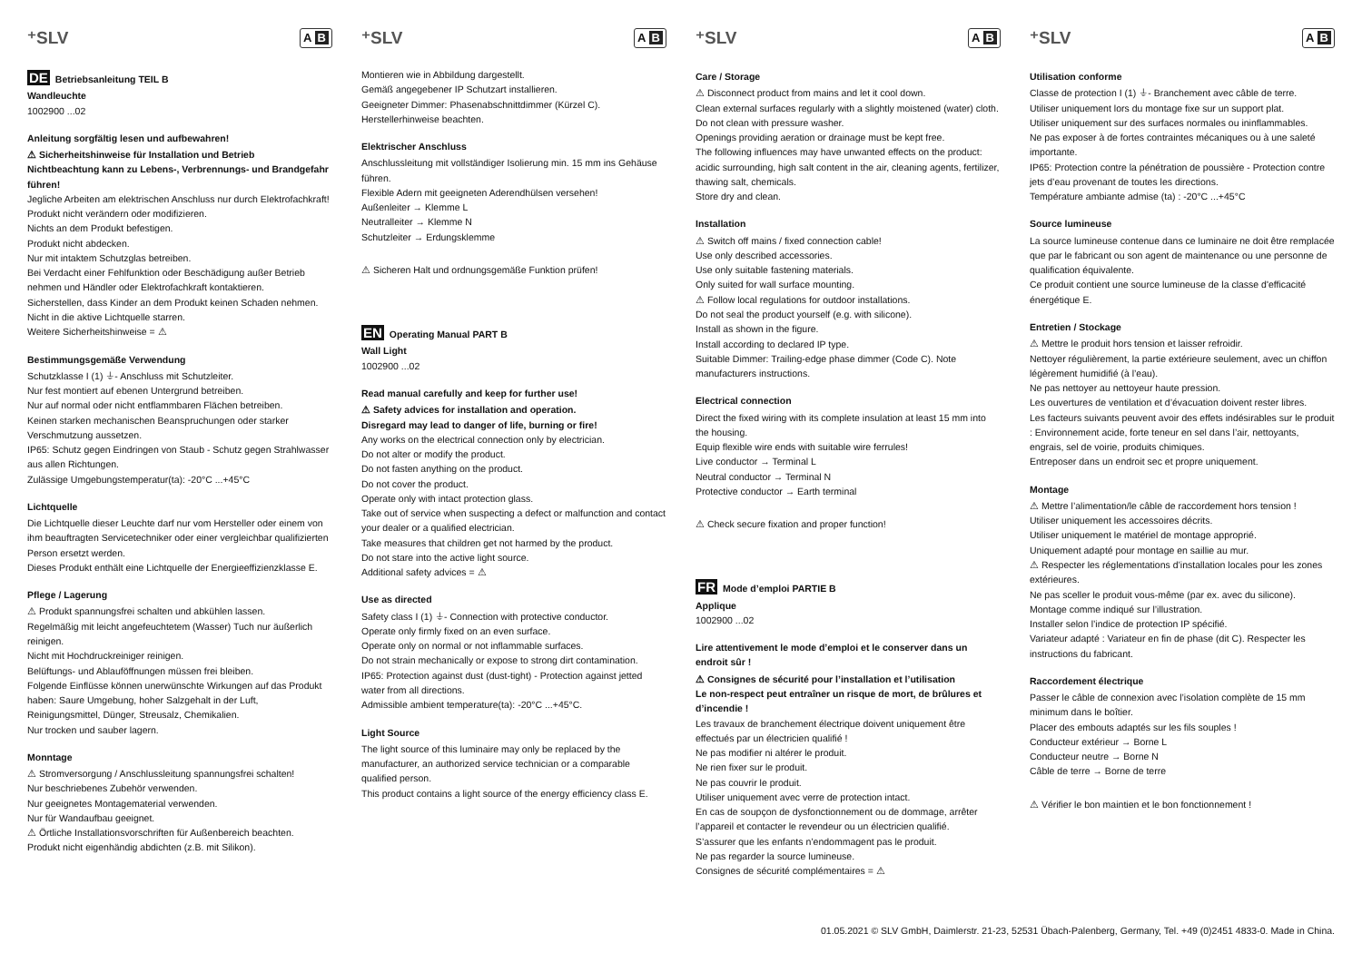⁺SLV A B
DE Betriebsanleitung TEIL B
Wandleuchte
1002900 ...02
Anleitung sorgfältig lesen und aufbewahren!
⚠ Sicherheitshinweise für Installation und Betrieb
Nichtbeachtung kann zu Lebens-, Verbrennungs- und Brandgefahr führen!
Jegliche Arbeiten am elektrischen Anschluss nur durch Elektrofachkraft!
Produkt nicht verändern oder modifizieren.
Nichts an dem Produkt befestigen.
Produkt nicht abdecken.
Nur mit intaktem Schutzglas betreiben.
Bei Verdacht einer Fehlfunktion oder Beschädigung außer Betrieb nehmen und Händler oder Elektrofachkraft kontaktieren.
Sicherstellen, dass Kinder an dem Produkt keinen Schaden nehmen.
Nicht in die aktive Lichtquelle starren.
Weitere Sicherheitshinweise = ⚠
Bestimmungsgemäße Verwendung
Schutzklasse I (1) ⏚- Anschluss mit Schutzleiter.
Nur fest montiert auf ebenen Untergrund betreiben.
Nur auf normal oder nicht entflammbaren Flächen betreiben.
Keinen starken mechanischen Beanspruchungen oder starker Verschmutzung aussetzen.
IP65: Schutz gegen Eindringen von Staub - Schutz gegen Strahlwasser aus allen Richtungen.
Zulässige Umgebungstemperatur(ta): -20°C ...+45°C
Lichtquelle
Die Lichtquelle dieser Leuchte darf nur vom Hersteller oder einem von ihm beauftragten Servicetechniker oder einer vergleichbar qualifizierten Person ersetzt werden.
Dieses Produkt enthält eine Lichtquelle der Energieeffizienzklasse E.
Pflege / Lagerung
⚠ Produkt spannungsfrei schalten und abkühlen lassen.
Regelmäßig mit leicht angefeuchtetem (Wasser) Tuch nur äußerlich reinigen.
Nicht mit Hochdruckreiniger reinigen.
Belüftungs- und Ablauföffnungen müssen frei bleiben.
Folgende Einflüsse können unerwünschte Wirkungen auf das Produkt haben: Saure Umgebung, hoher Salzgehalt in der Luft, Reinigungsmittel, Dünger, Streusalz, Chemikalien.
Nur trocken und sauber lagern.
Monntage
⚠ Stromversorgung / Anschlussleitung spannungsfrei schalten!
Nur beschriebenes Zubehör verwenden.
Nur geeignetes Montagematerial verwenden.
Nur für Wandaufbau geeignet.
⚠ Örtliche Installationsvorschriften für Außenbereich beachten.
Produkt nicht eigenhändig abdichten (z.B. mit Silikon).
⁺SLV A B
Montieren wie in Abbildung dargestellt.
Gemäß angegebener IP Schutzart installieren.
Geeigneter Dimmer: Phasenabschnittdimmer (Kürzel C).
Herstellerhinweise beachten.
Elektrischer Anschluss
Anschlussleitung mit vollständiger Isolierung min. 15 mm ins Gehäuse führen.
Flexible Adern mit geeigneten Aderendhülsen versehen!
Außenleiter → Klemme L
Neutralleiter → Klemme N
Schutzleiter → Erdungsklemme
⚠ Sicheren Halt und ordnungsgemäße Funktion prüfen!
EN Operating Manual PART B
Wall Light
1002900 ...02
Read manual carefully and keep for further use!
⚠ Safety advices for installation and operation.
Disregard may lead to danger of life, burning or fire!
Any works on the electrical connection only by electrician.
Do not alter or modify the product.
Do not fasten anything on the product.
Do not cover the product.
Operate only with intact protection glass.
Take out of service when suspecting a defect or malfunction and contact your dealer or a qualified electrician.
Take measures that children get not harmed by the product.
Do not stare into the active light source.
Additional safety advices = ⚠
Use as directed
Safety class I (1) ⏚- Connection with protective conductor.
Operate only firmly fixed on an even surface.
Operate only on normal or not inflammable surfaces.
Do not strain mechanically or expose to strong dirt contamination.
IP65: Protection against dust (dust-tight) - Protection against jetted water from all directions.
Admissible ambient temperature(ta): -20°C ...+45°C.
Light Source
The light source of this luminaire may only be replaced by the manufacturer, an authorized service technician or a comparable qualified person.
This product contains a light source of the energy efficiency class E.
⁺SLV A B
Care / Storage
⚠ Disconnect product from mains and let it cool down.
Clean external surfaces regularly with a slightly moistened (water) cloth.
Do not clean with pressure washer.
Openings providing aeration or drainage must be kept free.
The following influences may have unwanted effects on the product: acidic surrounding, high salt content in the air, cleaning agents, fertilizer, thawing salt, chemicals.
Store dry and clean.
Installation
⚠ Switch off mains / fixed connection cable!
Use only described accessories.
Use only suitable fastening materials.
Only suited for wall surface mounting.
⚠ Follow local regulations for outdoor installations.
Do not seal the product yourself (e.g. with silicone).
Install as shown in the figure.
Install according to declared IP type.
Suitable Dimmer: Trailing-edge phase dimmer (Code C). Note manufacturers instructions.
Electrical connection
Direct the fixed wiring with its complete insulation at least 15 mm into the housing.
Equip flexible wire ends with suitable wire ferrules!
Live conductor → Terminal L
Neutral conductor → Terminal N
Protective conductor → Earth terminal
⚠ Check secure fixation and proper function!
FR Mode d’emploi PARTIE B
Applique
1002900 ...02
Lire attentivement le mode d’emploi et le conserver dans un endroit sûr !
⚠ Consignes de sécurité pour l’installation et l’utilisation
Le non-respect peut entraîner un risque de mort, de brûlures et d’incendie !
Les travaux de branchement électrique doivent uniquement être effectués par un électricien qualifié !
Ne pas modifier ni altérer le produit.
Ne rien fixer sur le produit.
Ne pas couvrir le produit.
Utiliser uniquement avec verre de protection intact.
En cas de soupçon de dysfonctionnement ou de dommage, arrêter l’appareil et contacter le revendeur ou un électricien qualifié.
S’assurer que les enfants n’endommagent pas le produit.
Ne pas regarder la source lumineuse.
Consignes de sécurité complémentaires = ⚠
⁺SLV A B
Utilisation conforme
Classe de protection I (1) ⏚- Branchement avec câble de terre.
Utiliser uniquement lors du montage fixe sur un support plat.
Utiliser uniquement sur des surfaces normales ou ininflammables.
Ne pas exposer à de fortes contraintes mécaniques ou à une saleté importante.
IP65: Protection contre la pénétration de poussière - Protection contre jets d’eau provenant de toutes les directions.
Température ambiante admise (ta) : -20°C ...+45°C
Source lumineuse
La source lumineuse contenue dans ce luminaire ne doit être remplacée que par le fabricant ou son agent de maintenance ou une personne de qualification équivalente.
Ce produit contient une source lumineuse de la classe d'efficacité énergétique E.
Entretien / Stockage
⚠ Mettre le produit hors tension et laisser refroidir.
Nettoyer régulièrement, la partie extérieure seulement, avec un chiffon légèrement humidifié (à l’eau).
Ne pas nettoyer au nettoyeur haute pression.
Les ouvertures de ventilation et d’évacuation doivent rester libres.
Les facteurs suivants peuvent avoir des effets indésirables sur le produit : Environnement acide, forte teneur en sel dans l’air, nettoyants, engrais, sel de voirie, produits chimiques.
Entreposer dans un endroit sec et propre uniquement.
Montage
⚠ Mettre l’alimentation/le câble de raccordement hors tension !
Utiliser uniquement les accessoires décrits.
Utiliser uniquement le matériel de montage approprié.
Uniquement adapté pour montage en saillie au mur.
⚠ Respecter les réglementations d’installation locales pour les zones extérieures.
Ne pas sceller le produit vous-même (par ex. avec du silicone).
Montage comme indiqué sur l’illustration.
Installer selon l’indice de protection IP spécifié.
Variateur adapté : Variateur en fin de phase (dit C). Respecter les instructions du fabricant.
Raccordement électrique
Passer le câble de connexion avec l’isolation complète de 15 mm minimum dans le boîtier.
Placer des embouts adaptés sur les fils souples !
Conducteur extérieur → Borne L
Conducteur neutre → Borne N
Câble de terre → Borne de terre
⚠ Vérifier le bon maintien et le bon fonctionnement !
01.05.2021 © SLV GmbH, Daimlerstr. 21-23, 52531 Übach-Palenberg, Germany, Tel. +49 (0)2451 4833-0. Made in China.